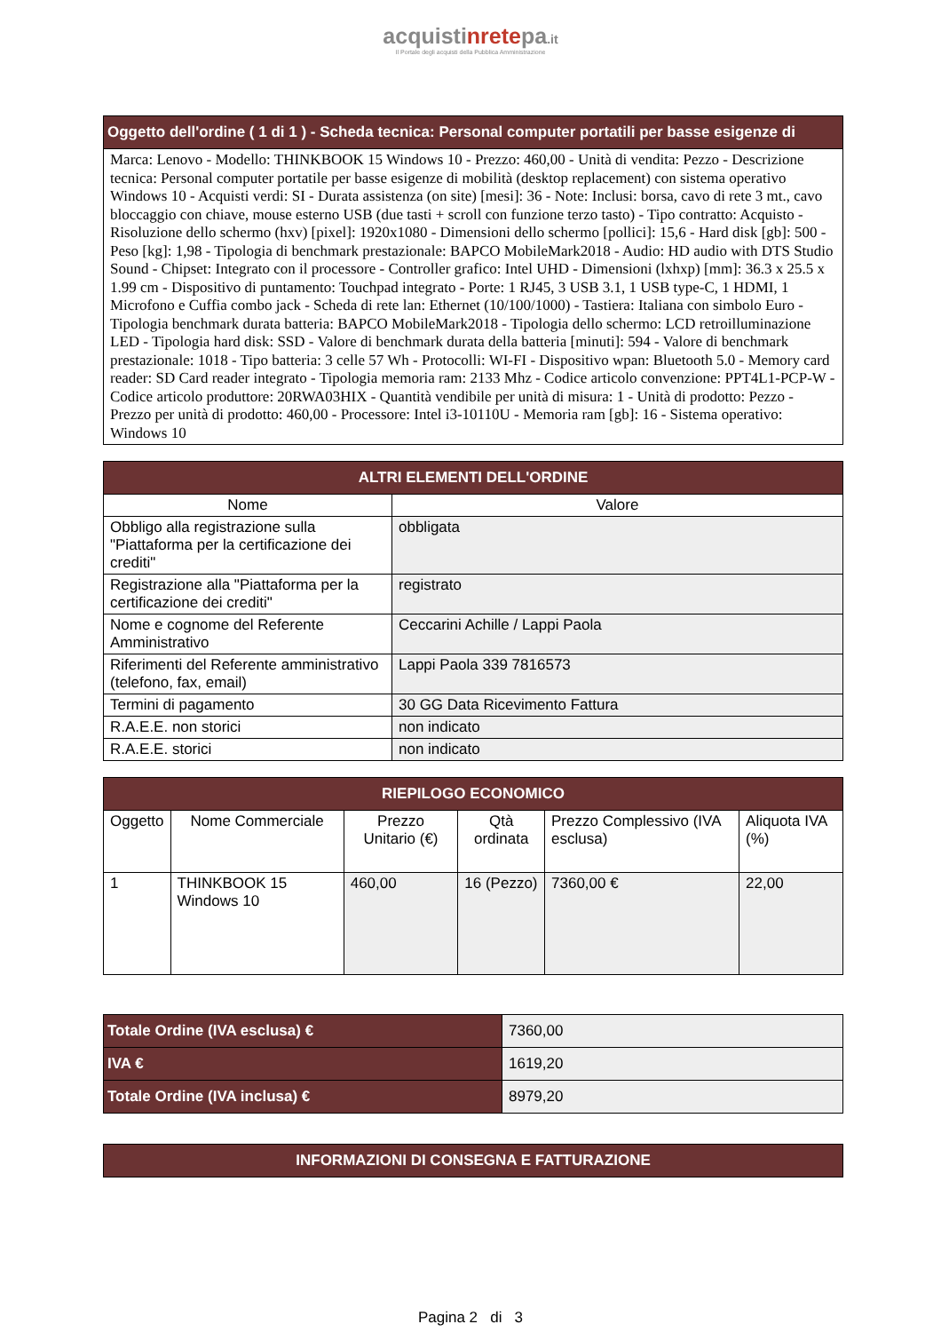acquistinretepa.it
Il Portale degli acquisti della Pubblica Amministrazione
| Oggetto dell'ordine ( 1 di 1 ) - Scheda tecnica: Personal computer portatili per basse esigenze di |
| Marca: Lenovo - Modello: THINKBOOK 15 Windows 10 - Prezzo: 460,00 - Unità di vendita: Pezzo - Descrizione tecnica: Personal computer portatile per basse esigenze di mobilità (desktop replacement) con sistema operativo Windows 10 - Acquisti verdi: SI - Durata assistenza (on site) [mesi]: 36 - Note: Inclusi: borsa, cavo di rete 3 mt., cavo bloccaggio con chiave, mouse esterno USB (due tasti + scroll con funzione terzo tasto) - Tipo contratto: Acquisto - Risoluzione dello schermo (hxv) [pixel]: 1920x1080 - Dimensioni dello schermo [pollici]: 15,6 - Hard disk [gb]: 500 - Peso [kg]: 1,98 - Tipologia di benchmark prestazionale: BAPCO MobileMark2018 - Audio: HD audio with DTS Studio Sound - Chipset: Integrato con il processore - Controller grafico: Intel UHD - Dimensioni (lxhxp) [mm]: 36.3 x 25.5 x 1.99 cm - Dispositivo di puntamento: Touchpad integrato - Porte: 1 RJ45, 3 USB 3.1, 1 USB type-C, 1 HDMI, 1 Microfono e Cuffia combo jack - Scheda di rete lan: Ethernet (10/100/1000) - Tastiera: Italiana con simbolo Euro - Tipologia benchmark durata batteria: BAPCO MobileMark2018 - Tipologia dello schermo: LCD retroilluminazione LED - Tipologia hard disk: SSD - Valore di benchmark durata della batteria [minuti]: 594 - Valore di benchmark prestazionale: 1018 - Tipo batteria: 3 celle 57 Wh - Protocolli: WI-FI - Dispositivo wpan: Bluetooth 5.0 - Memory card reader: SD Card reader integrato - Tipologia memoria ram: 2133 Mhz - Codice articolo convenzione: PPT4L1-PCP-W - Codice articolo produttore: 20RWA03HIX - Quantità vendibile per unità di misura: 1 - Unità di prodotto: Pezzo - Prezzo per unità di prodotto: 460,00 - Processore: Intel i3-10110U - Memoria ram [gb]: 16 - Sistema operativo: Windows 10 |
| ALTRI ELEMENTI DELL'ORDINE | |
| Nome | Valore |
| Obbligo alla registrazione sulla "Piattaforma per la certificazione dei crediti" | obbligata |
| Registrazione alla "Piattaforma per la certificazione dei crediti" | registrato |
| Nome e cognome del Referente Amministrativo | Ceccarini Achille / Lappi Paola |
| Riferimenti del Referente amministrativo (telefono, fax, email) | Lappi Paola 339 7816573 |
| Termini di pagamento | 30 GG Data Ricevimento Fattura |
| R.A.E.E. non storici | non indicato |
| R.A.E.E. storici | non indicato |
| RIEPILOGO ECONOMICO | | | | | |
| Oggetto | Nome Commerciale | Prezzo Unitario (€) | Qtà ordinata | Prezzo Complessivo (IVA esclusa) | Aliquota IVA (%) |
| 1 | THINKBOOK 15 Windows 10 | 460,00 | 16 (Pezzo) | 7360,00 € | 22,00 |
| Totale Ordine (IVA esclusa) € | 7360,00 |
| IVA € | 1619,20 |
| Totale Ordine (IVA inclusa) € | 8979,20 |
| INFORMAZIONI DI CONSEGNA E FATTURAZIONE |
Pagina 2 di 3